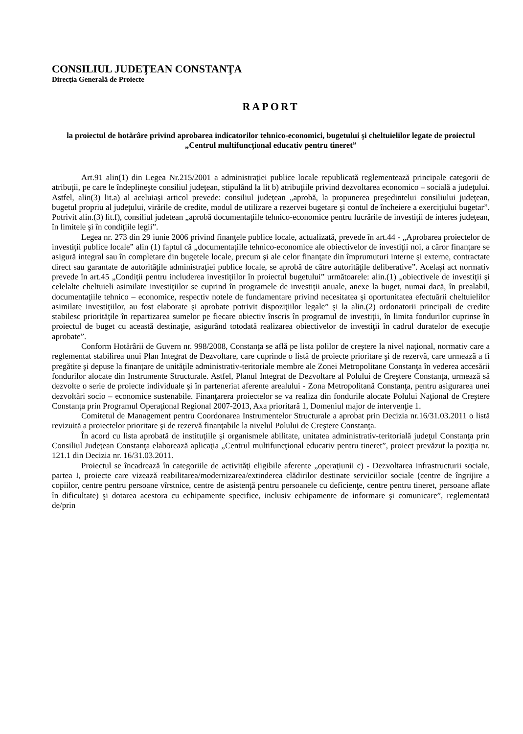CONSILIUL JUDEŢEAN CONSTANŢA
Direcţia Generală de Proiecte
RAPORT
la proiectul de hotărâre privind aprobarea indicatorilor tehnico-economici, bugetului şi cheltuielilor legate de proiectul „Centrul multifuncţional educativ pentru tineret”
Art.91 alin(1) din Legea Nr.215/2001 a administraţiei publice locale republicată reglementează principale categorii de atribuţii, pe care le îndeplineşte consiliul judeţean, stipulând la lit b) atribuţiile privind dezvoltarea economico – socială a judeţului. Astfel, alin(3) lit.a) al aceluiaşi articol prevede: consiliul judeţean „aprobă, la propunerea preşedintelui consiliului judeţean, bugetul propriu al judeţului, virările de credite, modul de utilizare a rezervei bugetare şi contul de încheiere a exerciţiului bugetar”. Potrivit alin.(3) lit.f), consiliul judetean „aprobă documentaţiile tehnico-economice pentru lucrările de investiţii de interes judeţean, în limitele şi în condiţiile legii”.
Legea nr. 273 din 29 iunie 2006 privind finanţele publice locale, actualizată, prevede în art.44 - „Aprobarea proiectelor de investiţii publice locale” alin (1) faptul că „documentaţiile tehnico-economice ale obiectivelor de investiţii noi, a căror finanţare se asigură integral sau în completare din bugetele locale, precum şi ale celor finanţate din împrumuturi interne şi externe, contractate direct sau garantate de autorităţile administraţiei publice locale, se aprobă de către autorităţile deliberative”. Acelaşi act normativ prevede în art.45 „Condiţii pentru includerea investiţiilor în proiectul bugetului” următoarele: alin.(1) „obiectivele de investiţii şi celelalte cheltuieli asimilate investiţiilor se cuprind în programele de investiţii anuale, anexe la buget, numai dacă, în prealabil, documentaţiile tehnico – economice, respectiv notele de fundamentare privind necesitatea şi oportunitatea efectuării cheltuielilor asimilate investiţiilor, au fost elaborate şi aprobate potrivit dispoziţiilor legale” şi la alin.(2) ordonatorii principali de credite stabilesc priorităţile în repartizarea sumelor pe fiecare obiectiv înscris în programul de investiţii, în limita fondurilor cuprinse în proiectul de buget cu această destinaţie, asigurând totodată realizarea obiectivelor de investiţii în cadrul duratelor de execuţie aprobate”.
Conform Hotărârii de Guvern nr. 998/2008, Constanţa se află pe lista polilor de creştere la nivel naţional, normativ care a reglementat stabilirea unui Plan Integrat de Dezvoltare, care cuprinde o listă de proiecte prioritare şi de rezervă, care urmează a fi pregătite şi depuse la finanţare de unităţile administrativ-teritoriale membre ale Zonei Metropolitane Constanţa în vederea accesării fondurilor alocate din Instrumente Structurale. Astfel, Planul Integrat de Dezvoltare al Polului de Creştere Constanţa, urmează să dezvolte o serie de proiecte individuale şi în parteneriat aferente arealului - Zona Metropolitană Constanţa, pentru asigurarea unei dezvoltări socio – economice sustenabile. Finanţarera proiectelor se va realiza din fondurile alocate Polului Naţional de Creştere Constanţa prin Programul Operaţional Regional 2007-2013, Axa prioritară 1, Domeniul major de intervenţie 1.
Comitetul de Management pentru Coordonarea Instrumentelor Structurale a aprobat prin Decizia nr.16/31.03.2011 o listă revizuită a proiectelor prioritare şi de rezervă finanţabile la nivelul Polului de Creştere Constanţa.
În acord cu lista aprobată de instituţiile şi organismele abilitate, unitatea administrativ-teritorială judeţul Constanţa prin Consiliul Judeţean Constanţa elaborează aplicaţia „Centrul multifuncţional educativ pentru tineret”, proiect prevăzut la poziţia nr. 121.1 din Decizia nr. 16/31.03.2011.
Proiectul se încadrează în categoriile de activităţi eligibile aferente „operaţiunii c) - Dezvoltarea infrastructurii sociale, partea I, proiecte care vizează reabilitarea/modernizarea/extinderea clădirilor destinate serviciilor sociale (centre de îngrijire a copiilor, centre pentru persoane vîrstnice, centre de asistenţă pentru persoanele cu deficienţe, centre pentru tineret, persoane aflate în dificultate) şi dotarea acestora cu echipamente specifice, inclusiv echipamente de informare şi comunicare”, reglementată de/prin